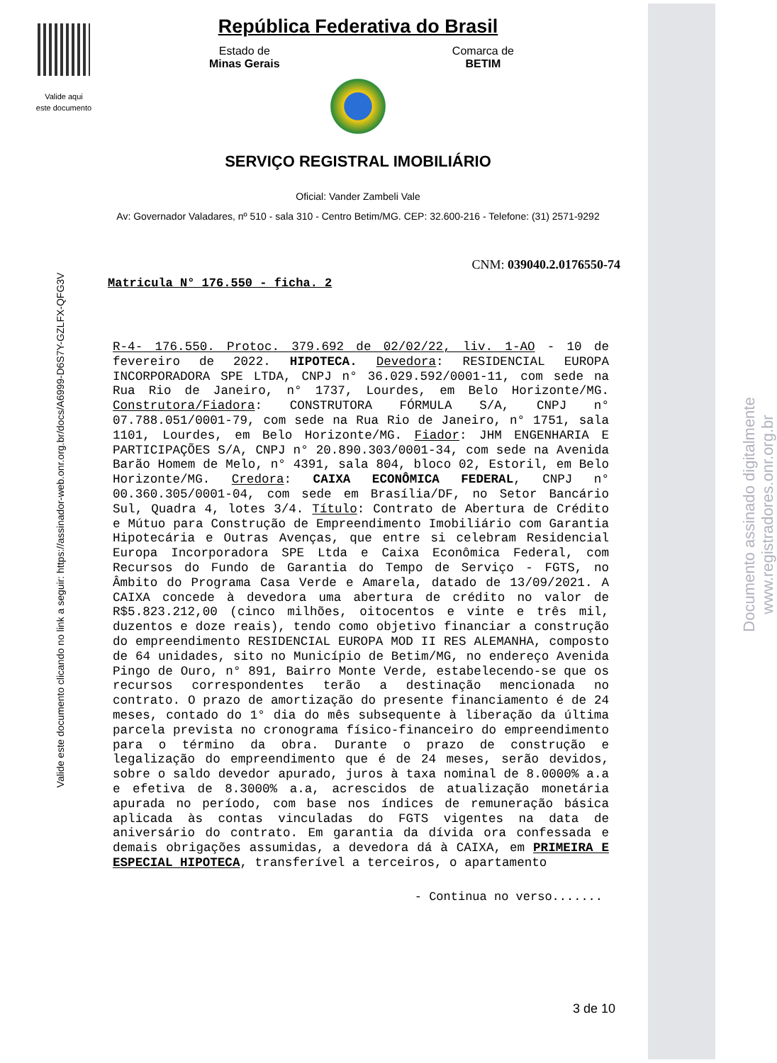Valide aqui
este documento
Valide este documento clicando no link a seguir: https://assinador-web.onr.org.br/docs/A6999-D6S7Y-GZLFX-QFG3V
Documento assinado digitalmente
www.registradores.onr.org.br
República Federativa do Brasil
Estado de
Minas Gerais
Comarca de
BETIM
SERVIÇO REGISTRAL IMOBILIÁRIO
Oficial: Vander Zambeli Vale
Av: Governador Valadares, nº 510 - sala 310 - Centro Betim/MG. CEP: 32.600-216 - Telefone: (31) 2571-9292
CNM: 039040.2.0176550-74
Matricula N° 176.550 - ficha. 2
R-4- 176.550. Protoc. 379.692 de 02/02/22, liv. 1-AO - 10 de fevereiro de 2022. HIPOTECA. Devedora: RESIDENCIAL EUROPA INCORPORADORA SPE LTDA, CNPJ n° 36.029.592/0001-11, com sede na Rua Rio de Janeiro, n° 1737, Lourdes, em Belo Horizonte/MG. Construtora/Fiadora: CONSTRUTORA FÓRMULA S/A, CNPJ n° 07.788.051/0001-79, com sede na Rua Rio de Janeiro, n° 1751, sala 1101, Lourdes, em Belo Horizonte/MG. Fiador: JHM ENGENHARIA E PARTICIPAÇÕES S/A, CNPJ n° 20.890.303/0001-34, com sede na Avenida Barão Homem de Melo, n° 4391, sala 804, bloco 02, Estoril, em Belo Horizonte/MG. Credora: CAIXA ECONÔMICA FEDERAL, CNPJ n° 00.360.305/0001-04, com sede em Brasília/DF, no Setor Bancário Sul, Quadra 4, lotes 3/4. Título: Contrato de Abertura de Crédito e Mútuo para Construção de Empreendimento Imobiliário com Garantia Hipotecária e Outras Avenças, que entre si celebram Residencial Europa Incorporadora SPE Ltda e Caixa Econômica Federal, com Recursos do Fundo de Garantia do Tempo de Serviço - FGTS, no Âmbito do Programa Casa Verde e Amarela, datado de 13/09/2021. A CAIXA concede à devedora uma abertura de crédito no valor de R$5.823.212,00 (cinco milhões, oitocentos e vinte e três mil, duzentos e doze reais), tendo como objetivo financiar a construção do empreendimento RESIDENCIAL EUROPA MOD II RES ALEMANHA, composto de 64 unidades, sito no Município de Betim/MG, no endereço Avenida Pingo de Ouro, n° 891, Bairro Monte Verde, estabelecendo-se que os recursos correspondentes terão a destinação mencionada no contrato. O prazo de amortização do presente financiamento é de 24 meses, contado do 1° dia do mês subsequente à liberação da última parcela prevista no cronograma físico-financeiro do empreendimento para o término da obra. Durante o prazo de construção e legalização do empreendimento que é de 24 meses, serão devidos, sobre o saldo devedor apurado, juros à taxa nominal de 8.0000% a.a e efetiva de 8.3000% a.a, acrescidos de atualização monetária apurada no período, com base nos índices de remuneração básica aplicada às contas vinculadas do FGTS vigentes na data de aniversário do contrato. Em garantia da dívida ora confessada e demais obrigações assumidas, a devedora dá à CAIXA, em PRIMEIRA E ESPECIAL HIPOTECA, transferível a terceiros, o apartamento
- Continua no verso.......
3 de 10